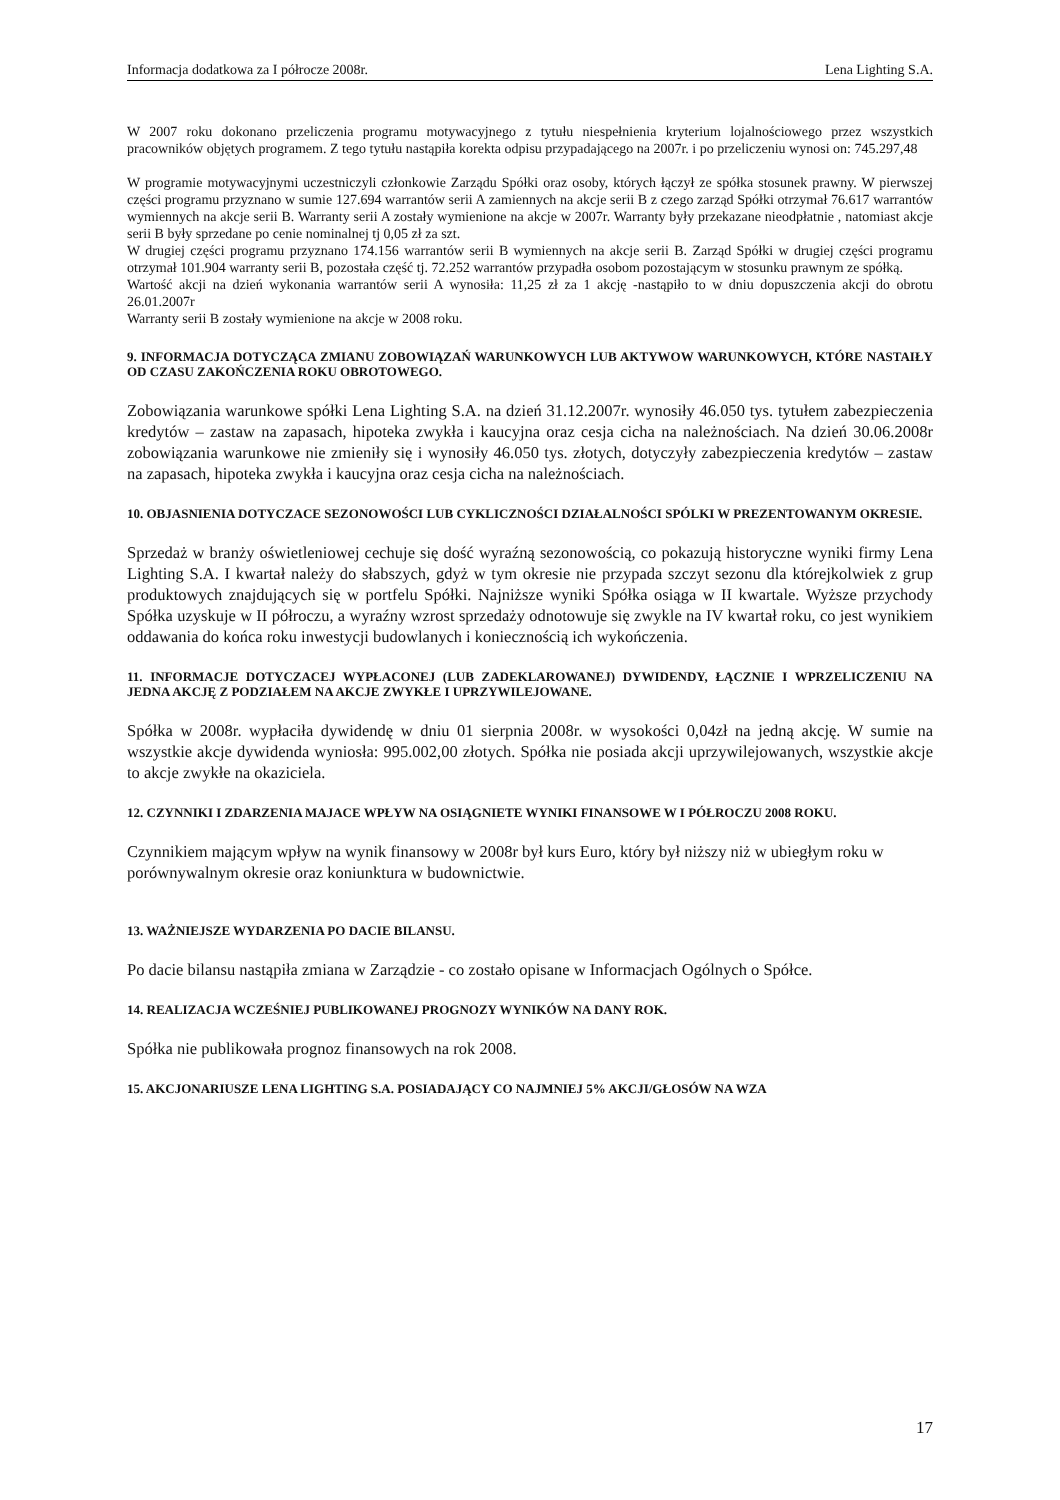Informacja dodatkowa za I półrocze 2008r. Lena Lighting S.A.
W 2007 roku dokonano przeliczenia programu motywacyjnego z tytułu niespełnienia kryterium lojalnościowego przez wszystkich pracowników objętych programem. Z tego tytułu nastąpiła korekta odpisu przypadającego na 2007r. i po przeliczeniu wynosi on: 745.297,48
W programie motywacyjnymi uczestniczyli członkowie Zarządu Spółki oraz osoby, których łączył ze spółka stosunek prawny. W pierwszej części programu przyznano w sumie 127.694 warrantów serii A zamiennych na akcje serii B z czego zarząd Spółki otrzymał 76.617 warrantów wymiennych na akcje serii B. Warranty serii A zostały wymienione na akcje w 2007r. Warranty były przekazane nieodpłatnie , natomiast akcje serii B były sprzedane po cenie nominalnej tj 0,05 zł za szt.
W drugiej części programu przyznano 174.156 warrantów serii B wymiennych na akcje serii B. Zarząd Spółki w drugiej części programu otrzymał 101.904 warranty serii B, pozostała część tj. 72.252 warrantów przypadła osobom pozostającym w stosunku prawnym ze spółką.
Wartość akcji na dzień wykonania warrantów serii A wynosiła: 11,25 zł za 1 akcję -nastąpiło to w dniu dopuszczenia akcji do obrotu 26.01.2007r
Warranty serii B zostały wymienione na akcje w 2008 roku.
9. INFORMACJA DOTYCZĄCA ZMIANU ZOBOWIĄZAŃ WARUNKOWYCH LUB AKTYWOW WARUNKOWYCH, KTÓRE NASTAIŁY OD CZASU ZAKOŃCZENIA ROKU OBROTOWEGO.
Zobowiązania warunkowe spółki Lena Lighting S.A. na dzień 31.12.2007r. wynosiły 46.050 tys. tytułem zabezpieczenia kredytów – zastaw na zapasach, hipoteka zwykła i kaucyjna oraz cesja cicha na należnościach. Na dzień 30.06.2008r zobowiązania warunkowe nie zmieniły się i wynosiły 46.050 tys. złotych, dotyczyły zabezpieczenia kredytów – zastaw na zapasach, hipoteka zwykła i kaucyjna oraz cesja cicha na należnościach.
10. OBJASNIENIA DOTYCZACE SEZONOWOŚCI LUB CYKLICZNOŚCI DZIAŁALNOŚCI SPÓLKI W PREZENTOWANYM OKRESIE.
Sprzedaż w branży oświetleniowej cechuje się dość wyraźną sezonowością, co pokazują historyczne wyniki firmy Lena Lighting S.A. I kwartał należy do słabszych, gdyż w tym okresie nie przypada szczyt sezonu dla którejkolwiek z grup produktowych znajdujących się w portfelu Spółki. Najniższe wyniki Spółka osiąga w II kwartale. Wyższe przychody Spółka uzyskuje w II półroczu, a wyraźny wzrost sprzedaży odnotowuje się zwykle na IV kwartał roku, co jest wynikiem oddawania do końca roku inwestycji budowlanych i koniecznością ich wykończenia.
11. INFORMACJE DOTYCZACEJ WYPŁACONEJ (LUB ZADEKLAROWANEJ) DYWIDENDY, ŁĄCZNIE I WPRZELICZENIU NA JEDNA AKCJĘ Z PODZIAŁEM NA AKCJE ZWYKŁE I UPRZYWILEJOWANE.
Spółka w 2008r. wypłaciła dywidendę w dniu 01 sierpnia 2008r. w wysokości 0,04zł na jedną akcję. W sumie na wszystkie akcje dywidenda wyniosła: 995.002,00 złotych. Spółka nie posiada akcji uprzywilejowanych, wszystkie akcje to akcje zwykłe na okaziciela.
12. CZYNNIKI I ZDARZENIA MAJACE WPŁYW NA OSIĄGNIETE WYNIKI FINANSOWE W I PÓŁROCZU 2008 ROKU.
Czynnikiem mającym wpływ na wynik finansowy w 2008r był kurs Euro, który był niższy niż w ubiegłym roku w porównywalnym okresie oraz koniunktura w budownictwie.
13. WAŻNIEJSZE WYDARZENIA PO DACIE BILANSU.
Po dacie bilansu nastąpiła zmiana w Zarządzie - co zostało opisane w Informacjach Ogólnych o Spółce.
14. REALIZACJA WCZEŚNIEJ PUBLIKOWANEJ PROGNOZY WYNIKÓW NA DANY ROK.
Spółka nie publikowała prognoz finansowych na rok 2008.
15. AKCJONARIUSZE LENA LIGHTING S.A. POSIADAJĄCY CO NAJMNIEJ 5% AKCJI/GŁOSÓW NA WZA
17